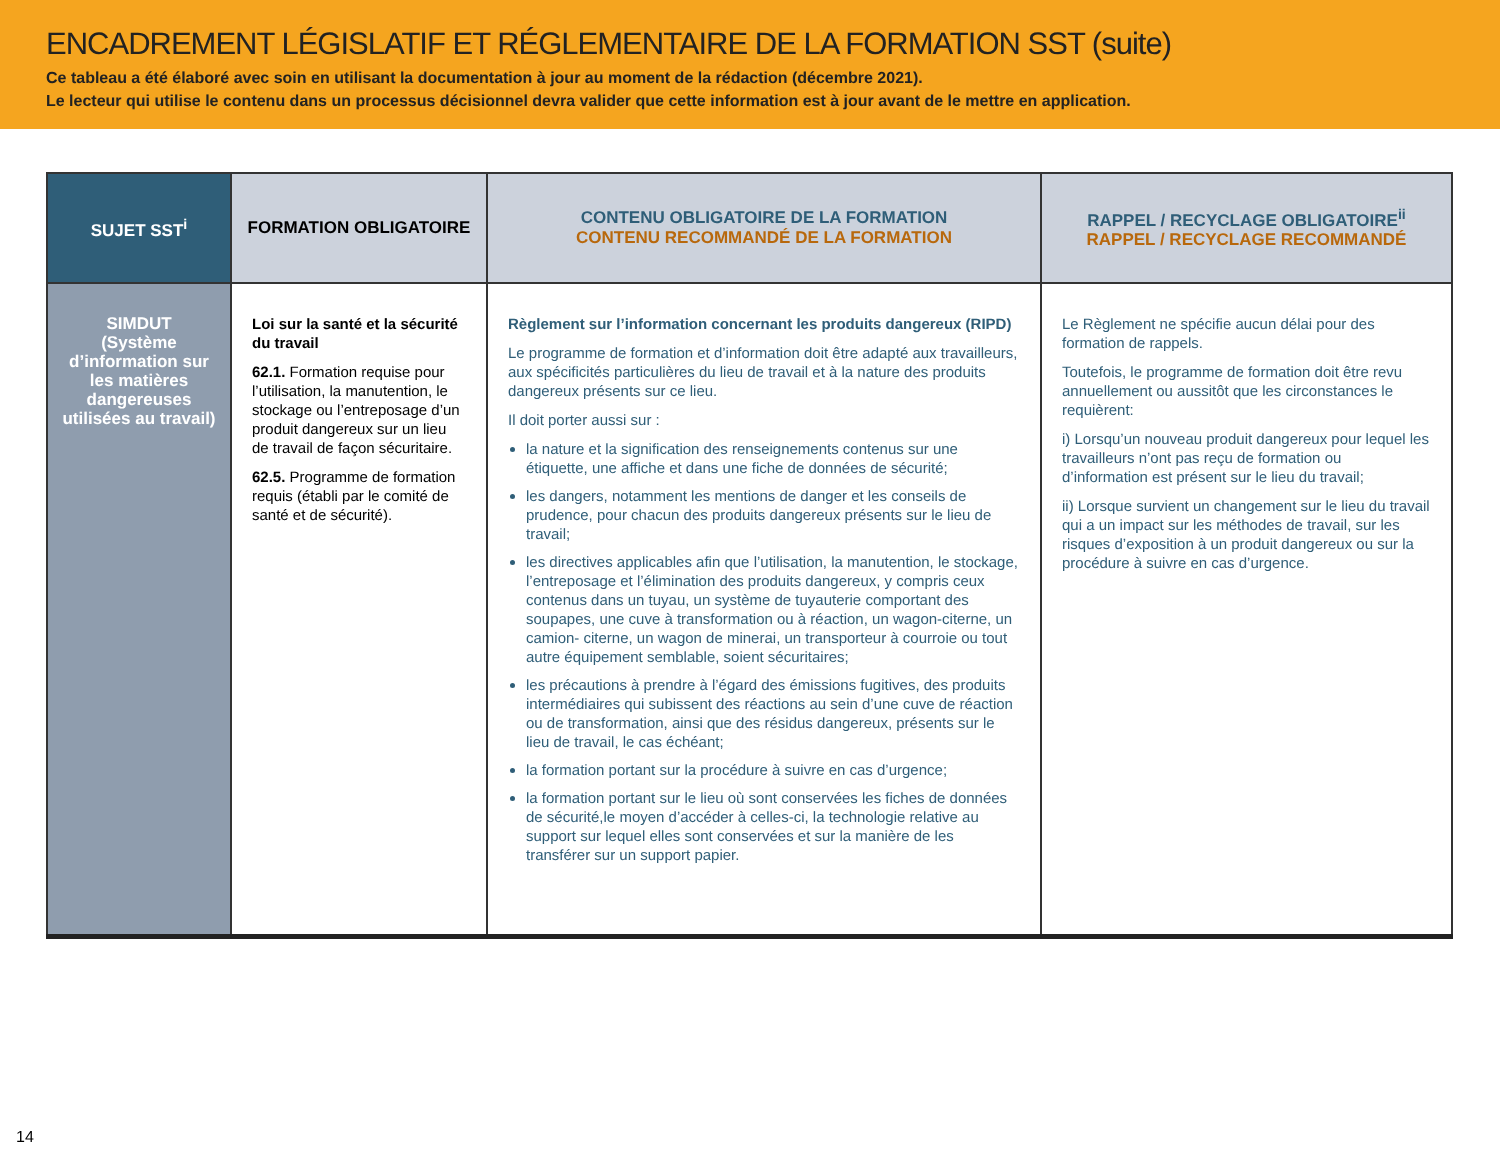ENCADREMENT LÉGISLATIF ET RÉGLEMENTAIRE DE LA FORMATION SST (suite)
Ce tableau a été élaboré avec soin en utilisant la documentation à jour au moment de la rédaction (décembre 2021).
Le lecteur qui utilise le contenu dans un processus décisionnel devra valider que cette information est à jour avant de le mettre en application.
| SUJET SST<sup>i</sup> | FORMATION OBLIGATOIRE | CONTENU OBLIGATOIRE DE LA FORMATION CONTENU RECOMMANDÉ DE LA FORMATION | RAPPEL / RECYCLAGE OBLIGATOIRE<sup>ii</sup> RAPPEL / RECYCLAGE RECOMMANDÉ |
| --- | --- | --- | --- |
| SIMDUT (Système d’information sur les matières dangereuses utilisées au travail) | Loi sur la santé et la sécurité du travail 62.1. Formation requise pour l’utilisation, la manutention, le stockage ou l’entreposage d’un produit dangereux sur un lieu de travail de façon sécuritaire. 62.5. Programme de formation requis (établi par le comité de santé et de sécurité). | Règlement sur l’information concernant les produits dangereux (RIPD) Le programme de formation et d’information doit être adapté aux travailleurs, aux spécificités particulières du lieu de travail et à la nature des produits dangereux présents sur ce lieu. Il doit porter aussi sur : la nature et la signification des renseignements contenus sur une étiquette, une affiche et dans une fiche de données de sécurité; les dangers, notamment les mentions de danger et les conseils de prudence, pour chacun des produits dangereux présents sur le lieu de travail; les directives applicables afin que l’utilisation, la manutention, le stockage, l’entreposage et l’élimination des produits dangereux, y compris ceux contenus dans un tuyau, un système de tuyauterie comportant des soupapes, une cuve à transformation ou à réaction, un wagon-citerne, un camion- citerne, un wagon de minerai, un transporteur à courroie ou tout autre équipement semblable, soient sécuritaires; les précautions à prendre à l’égard des émissions fugitives, des produits intermédiaires qui subissent des réactions au sein d’une cuve de réaction ou de transformation, ainsi que des résidus dangereux, présents sur le lieu de travail, le cas échéant; la formation portant sur la procédure à suivre en cas d’urgence; la formation portant sur le lieu où sont conservées les fiches de données de sécurité,le moyen d’accéder à celles-ci, la technologie relative au support sur lequel elles sont conservées et sur la manière de les transférer sur un support papier. | Le Règlement ne spécifie aucun délai pour des formation de rappels. Toutefois, le programme de formation doit être revu annuellement ou aussitôt que les circonstances le requièrent: i) Lorsqu’un nouveau produit dangereux pour lequel les travailleurs n’ont pas reçu de formation ou d’information est présent sur le lieu du travail; ii) Lorsque survient un changement sur le lieu du travail qui a un impact sur les méthodes de travail, sur les risques d’exposition à un produit dangereux ou sur la procédure à suivre en cas d’urgence. |
14